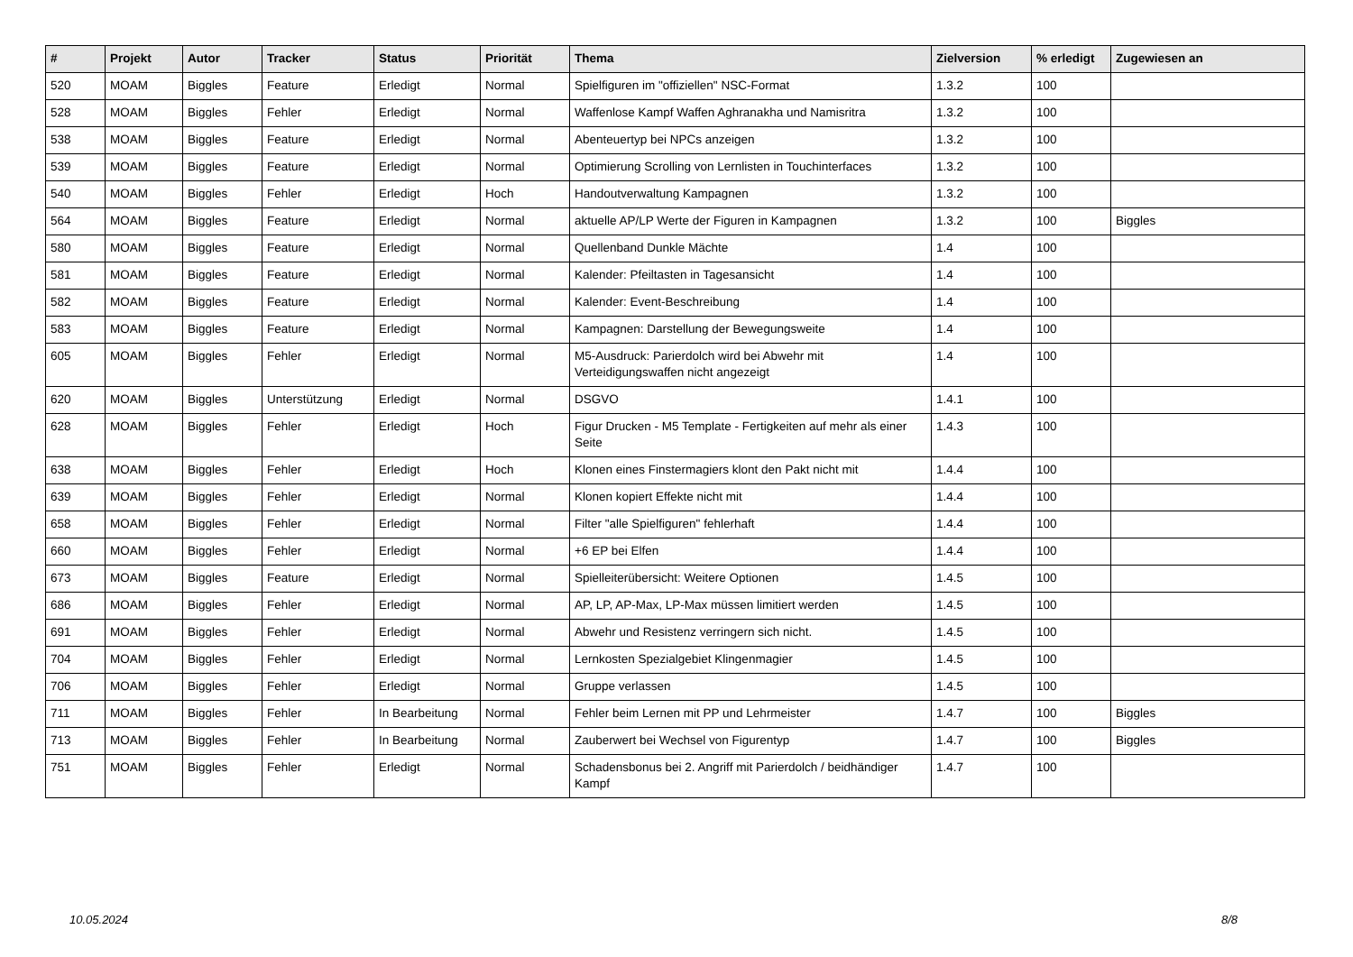| # | Projekt | Autor | Tracker | Status | Priorität | Thema | Zielversion | % erledigt | Zugewiesen an |
| --- | --- | --- | --- | --- | --- | --- | --- | --- | --- |
| 520 | MOAM | Biggles | Feature | Erledigt | Normal | Spielfiguren im "offiziellen" NSC-Format | 1.3.2 | 100 | |
| 528 | MOAM | Biggles | Fehler | Erledigt | Normal | Waffenlose Kampf Waffen Aghranakha und Namisritra | 1.3.2 | 100 | |
| 538 | MOAM | Biggles | Feature | Erledigt | Normal | Abenteuertyp bei NPCs anzeigen | 1.3.2 | 100 | |
| 539 | MOAM | Biggles | Feature | Erledigt | Normal | Optimierung Scrolling von Lernlisten in Touchinterfaces | 1.3.2 | 100 | |
| 540 | MOAM | Biggles | Fehler | Erledigt | Hoch | Handoutverwaltung Kampagnen | 1.3.2 | 100 | |
| 564 | MOAM | Biggles | Feature | Erledigt | Normal | aktuelle AP/LP Werte der Figuren in Kampagnen | 1.3.2 | 100 | Biggles |
| 580 | MOAM | Biggles | Feature | Erledigt | Normal | Quellenband Dunkle Mächte | 1.4 | 100 | |
| 581 | MOAM | Biggles | Feature | Erledigt | Normal | Kalender: Pfeiltasten in Tagesansicht | 1.4 | 100 | |
| 582 | MOAM | Biggles | Feature | Erledigt | Normal | Kalender: Event-Beschreibung | 1.4 | 100 | |
| 583 | MOAM | Biggles | Feature | Erledigt | Normal | Kampagnen: Darstellung der Bewegungsweite | 1.4 | 100 | |
| 605 | MOAM | Biggles | Fehler | Erledigt | Normal | M5-Ausdruck: Parierdolch wird bei Abwehr mit Verteidigungswaffen nicht angezeigt | 1.4 | 100 | |
| 620 | MOAM | Biggles | Unterstützung | Erledigt | Normal | DSGVO | 1.4.1 | 100 | |
| 628 | MOAM | Biggles | Fehler | Erledigt | Hoch | Figur Drucken - M5 Template - Fertigkeiten auf mehr als einer Seite | 1.4.3 | 100 | |
| 638 | MOAM | Biggles | Fehler | Erledigt | Hoch | Klonen eines Finstermagiers klont den Pakt nicht mit | 1.4.4 | 100 | |
| 639 | MOAM | Biggles | Fehler | Erledigt | Normal | Klonen kopiert Effekte nicht mit | 1.4.4 | 100 | |
| 658 | MOAM | Biggles | Fehler | Erledigt | Normal | Filter "alle Spielfiguren" fehlerhaft | 1.4.4 | 100 | |
| 660 | MOAM | Biggles | Fehler | Erledigt | Normal | +6 EP bei Elfen | 1.4.4 | 100 | |
| 673 | MOAM | Biggles | Feature | Erledigt | Normal | Spielleiterübersicht: Weitere Optionen | 1.4.5 | 100 | |
| 686 | MOAM | Biggles | Fehler | Erledigt | Normal | AP, LP, AP-Max, LP-Max müssen limitiert werden | 1.4.5 | 100 | |
| 691 | MOAM | Biggles | Fehler | Erledigt | Normal | Abwehr und Resistenz verringern sich nicht. | 1.4.5 | 100 | |
| 704 | MOAM | Biggles | Fehler | Erledigt | Normal | Lernkosten Spezialgebiet Klingenmagier | 1.4.5 | 100 | |
| 706 | MOAM | Biggles | Fehler | Erledigt | Normal | Gruppe verlassen | 1.4.5 | 100 | |
| 711 | MOAM | Biggles | Fehler | In Bearbeitung | Normal | Fehler beim Lernen mit PP und Lehrmeister | 1.4.7 | 100 | Biggles |
| 713 | MOAM | Biggles | Fehler | In Bearbeitung | Normal | Zauberwert bei Wechsel von Figurentyp | 1.4.7 | 100 | Biggles |
| 751 | MOAM | Biggles | Fehler | Erledigt | Normal | Schadensbonus bei 2. Angriff mit Parierdolch / beidhändiger Kampf | 1.4.7 | 100 | |
10.05.2024 8/8